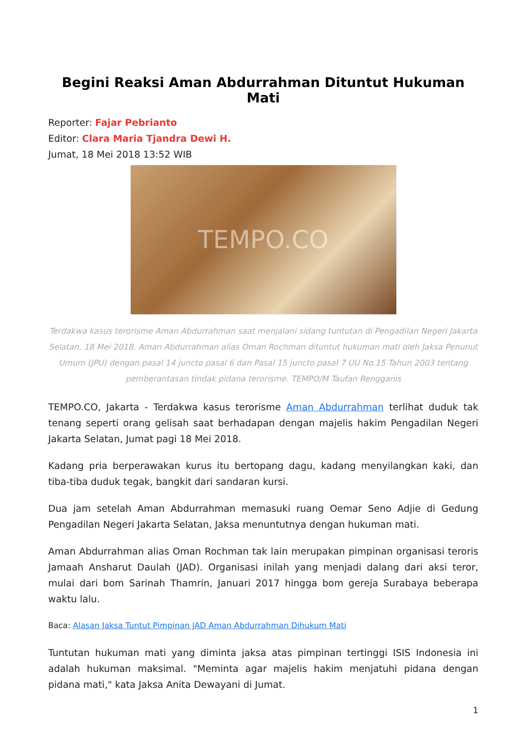Begini Reaksi Aman Abdurrahman Dituntut Hukuman Mati
Reporter: Fajar Pebrianto
Editor: Clara Maria Tjandra Dewi H.
Jumat, 18 Mei 2018 13:52 WIB
TEMPO.CO
Terdakwa kasus terorisme Aman Abdurrahman saat menjalani sidang tuntutan di Pengadilan Negeri Jakarta Selatan, 18 Mei 2018. Aman Abdurrahman alias Oman Rochman dituntut hukuman mati oleh Jaksa Penunut Umum (JPU) dengan pasal 14 juncto pasal 6 dan Pasal 15 juncto pasal 7 UU No.15 Tahun 2003 tentang pemberantasan tindak pidana terorisme. TEMPO/M Taufan Rengganis
TEMPO.CO, Jakarta - Terdakwa kasus terorisme Aman Abdurrahman terlihat duduk tak tenang seperti orang gelisah saat berhadapan dengan majelis hakim Pengadilan Negeri Jakarta Selatan, Jumat pagi 18 Mei 2018.
Kadang pria berperawakan kurus itu bertopang dagu, kadang menyilangkan kaki, dan tiba-tiba duduk tegak, bangkit dari sandaran kursi.
Dua jam setelah Aman Abdurrahman memasuki ruang Oemar Seno Adjie di Gedung Pengadilan Negeri Jakarta Selatan, Jaksa menuntutnya dengan hukuman mati.
Aman Abdurrahman alias Oman Rochman tak lain merupakan pimpinan organisasi teroris Jamaah Ansharut Daulah (JAD). Organisasi inilah yang menjadi dalang dari aksi teror, mulai dari bom Sarinah Thamrin, Januari 2017 hingga bom gereja Surabaya beberapa waktu lalu.
Baca: Alasan Jaksa Tuntut Pimpinan JAD Aman Abdurrahman Dihukum Mati
Tuntutan hukuman mati yang diminta jaksa atas pimpinan tertinggi ISIS Indonesia ini adalah hukuman maksimal. "Meminta agar majelis hakim menjatuhi pidana dengan pidana mati," kata Jaksa Anita Dewayani di Jumat.
1